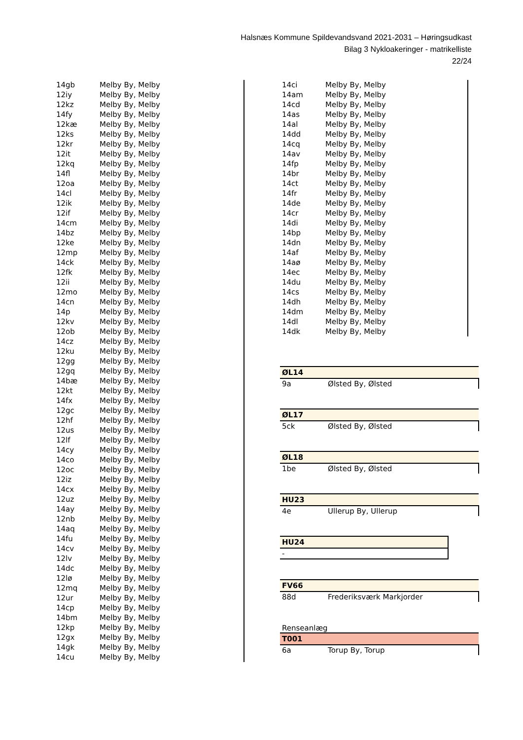Halsnæs Kommune Spildevandsvand 2021-2031 – Høringsudkast
Bilag 3 Nykloakeringer - matrikelliste
22/24
| 14gb | Melby By, Melby |
| 12iy | Melby By, Melby |
| 12kz | Melby By, Melby |
| 14fy | Melby By, Melby |
| 12kæ | Melby By, Melby |
| 12ks | Melby By, Melby |
| 12kr | Melby By, Melby |
| 12it | Melby By, Melby |
| 12kq | Melby By, Melby |
| 14fl | Melby By, Melby |
| 12oa | Melby By, Melby |
| 14cl | Melby By, Melby |
| 12ik | Melby By, Melby |
| 12if | Melby By, Melby |
| 14cm | Melby By, Melby |
| 14bz | Melby By, Melby |
| 12ke | Melby By, Melby |
| 12mp | Melby By, Melby |
| 14ck | Melby By, Melby |
| 12fk | Melby By, Melby |
| 12ii | Melby By, Melby |
| 12mo | Melby By, Melby |
| 14cn | Melby By, Melby |
| 14p | Melby By, Melby |
| 12kv | Melby By, Melby |
| 12ob | Melby By, Melby |
| 14cz | Melby By, Melby |
| 12ku | Melby By, Melby |
| 12gg | Melby By, Melby |
| 12gq | Melby By, Melby |
| 14bæ | Melby By, Melby |
| 12kt | Melby By, Melby |
| 14fx | Melby By, Melby |
| 12gc | Melby By, Melby |
| 12hf | Melby By, Melby |
| 12us | Melby By, Melby |
| 12lf | Melby By, Melby |
| 14cy | Melby By, Melby |
| 14co | Melby By, Melby |
| 12oc | Melby By, Melby |
| 12iz | Melby By, Melby |
| 14cx | Melby By, Melby |
| 12uz | Melby By, Melby |
| 14ay | Melby By, Melby |
| 12nb | Melby By, Melby |
| 14aq | Melby By, Melby |
| 14fu | Melby By, Melby |
| 14cv | Melby By, Melby |
| 12lv | Melby By, Melby |
| 14dc | Melby By, Melby |
| 12lø | Melby By, Melby |
| 12mq | Melby By, Melby |
| 12ur | Melby By, Melby |
| 14cp | Melby By, Melby |
| 14bm | Melby By, Melby |
| 12kp | Melby By, Melby |
| 12gx | Melby By, Melby |
| 14gk | Melby By, Melby |
| 14cu | Melby By, Melby |
| 14ci | Melby By, Melby |
| 14am | Melby By, Melby |
| 14cd | Melby By, Melby |
| 14as | Melby By, Melby |
| 14al | Melby By, Melby |
| 14dd | Melby By, Melby |
| 14cq | Melby By, Melby |
| 14av | Melby By, Melby |
| 14fp | Melby By, Melby |
| 14br | Melby By, Melby |
| 14ct | Melby By, Melby |
| 14fr | Melby By, Melby |
| 14de | Melby By, Melby |
| 14cr | Melby By, Melby |
| 14di | Melby By, Melby |
| 14bp | Melby By, Melby |
| 14dn | Melby By, Melby |
| 14af | Melby By, Melby |
| 14aø | Melby By, Melby |
| 14ec | Melby By, Melby |
| 14du | Melby By, Melby |
| 14cs | Melby By, Melby |
| 14dh | Melby By, Melby |
| 14dm | Melby By, Melby |
| 14dl | Melby By, Melby |
| 14dk | Melby By, Melby |
| ØL14 | |
| --- | --- |
| 9a | Ølsted By, Ølsted |
| ØL17 | |
| --- | --- |
| 5ck | Ølsted By, Ølsted |
| ØL18 | |
| --- | --- |
| 1be | Ølsted By, Ølsted |
| HU23 | |
| --- | --- |
| 4e | Ullerup By, Ullerup |
| HU24 |
| --- |
| - |
| FV66 | |
| --- | --- |
| 88d | Frederiksværk Markjorder |
Renseanlæg
| T001 | |
| --- | --- |
| 6a | Torup By, Torup |